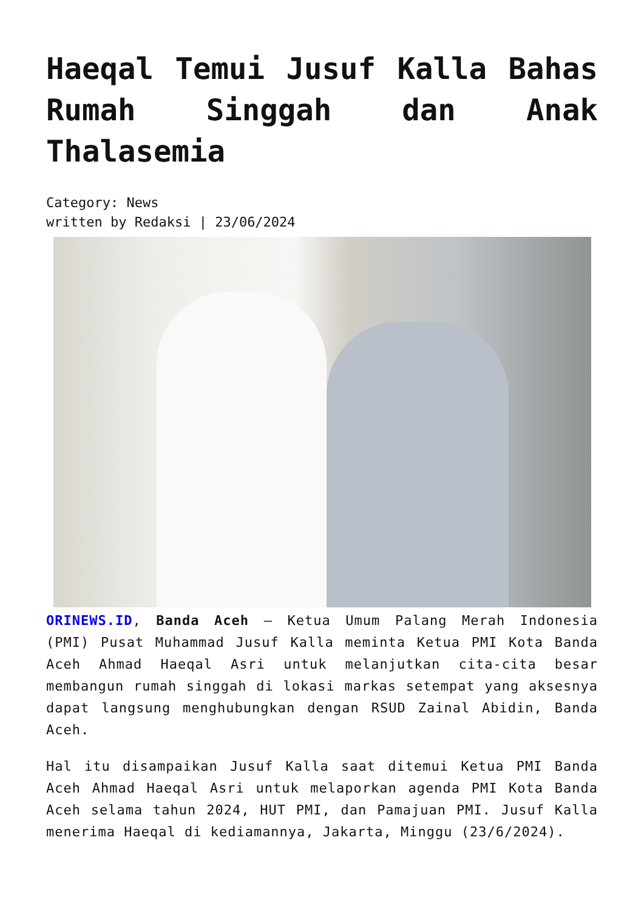Haeqal Temui Jusuf Kalla Bahas Rumah Singgah dan Anak Thalasemia
Category: News
written by Redaksi | 23/06/2024
ORINEWS.ID, Banda Aceh – Ketua Umum Palang Merah Indonesia (PMI) Pusat Muhammad Jusuf Kalla meminta Ketua PMI Kota Banda Aceh Ahmad Haeqal Asri untuk melanjutkan cita-cita besar membangun rumah singgah di lokasi markas setempat yang aksesnya dapat langsung menghubungkan dengan RSUD Zainal Abidin, Banda Aceh.
Hal itu disampaikan Jusuf Kalla saat ditemui Ketua PMI Banda Aceh Ahmad Haeqal Asri untuk melaporkan agenda PMI Kota Banda Aceh selama tahun 2024, HUT PMI, dan Pamajuan PMI. Jusuf Kalla menerima Haeqal di kediamannya, Jakarta, Minggu (23/6/2024).